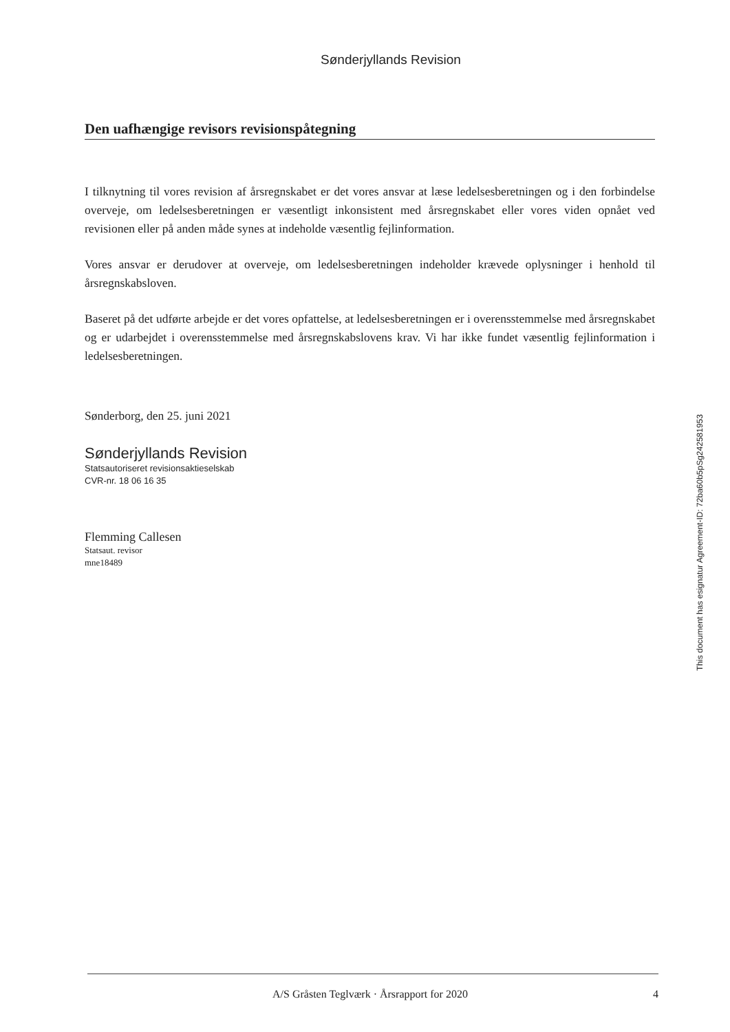Sønderjyllands Revision
Den uafhængige revisors revisionspåtegning
I tilknytning til vores revision af årsregnskabet er det vores ansvar at læse ledelsesberetningen og i den forbindelse overveje, om ledelsesberetningen er væsentligt inkonsistent med årsregnskabet eller vores viden opnået ved revisionen eller på anden måde synes at indeholde væsentlig fejlinformation.
Vores ansvar er derudover at overveje, om ledelsesberetningen indeholder krævede oplysninger i henhold til årsregnskabsloven.
Baseret på det udførte arbejde er det vores opfattelse, at ledelsesberetningen er i overensstemmelse med årsregnskabet og er udarbejdet i overensstemmelse med årsregnskabslovens krav. Vi har ikke fundet væsentlig fejlinformation i ledelsesberetningen.
Sønderborg, den 25. juni 2021
Sønderjyllands Revision
Statsautoriseret revisionsaktieselskab
CVR-nr. 18 06 16 35
Flemming Callesen
Statsaut. revisor
mne18489
This document has esignatur Agreement-ID: 72ba60b5pSg242581953
A/S Gråsten Teglværk · Årsrapport for 2020 4